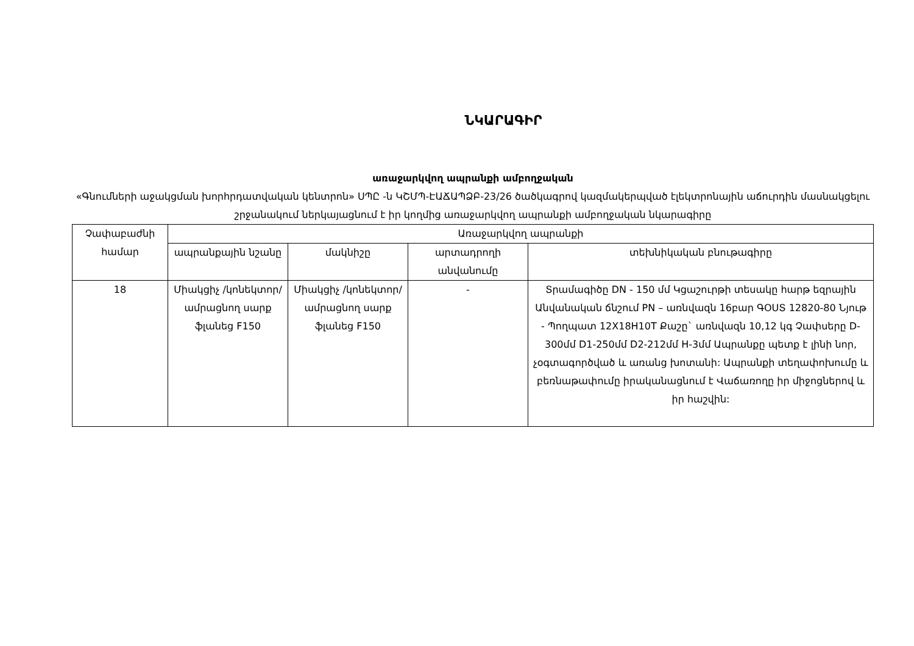ՆԿԱՐԱԳԻՐ
առաջարկվող ապրանքի ամբողջական
«Գնումների աջակցման խորհրդատվական կենտրոն» ՍՊԸ -ն ԿՇՄՊ-ԷԱՃԱՊՁԲ-23/26 ծածկագրով կազմակերպված էլեկտրոնային աճուրդին մասնակցելու շրջանակում ներկայացնում է իր կողմից առաջարկվող ապրանքի ամբողջական նկարագիրը
| Չափաբաժնի համար | Առաջարկվող ապրանքի | | | |
| --- | --- | --- | --- | --- |
| | ապրանքային նշանը | մակնիշը | արտադրողի անվանումը | տեխնիկական բնութագիրը |
| 18 | Միակցիչ /կոնեկտոր/ ամրացնող սարք ֆլանեց F150 | Միակցիչ /կոնեկտոր/ ամրացնող սարք ֆլանեց F150 | - | Տրամագիծը DN - 150 մմ Կցաշուրթի տեսակը հարթ եզրային Անվանական ճնշում PN – առնվազն 16բար ԳՕՍՏ 12820-80 Նյութ - Պողպատ 12X18H10T Քաշը` առնվազն 10,12 կգ Չափսերը D-300մմ D1-250մմ D2-212մմ H-3մմ Ապրանքը պետք է լինի նոր, չօգտագործված և առանց խոտանի: Ապրանքի տեղափոխումը և բեռնաթափումը իրականացնում է Վաճառողը իր միջոցներով և իր հաշվին: |